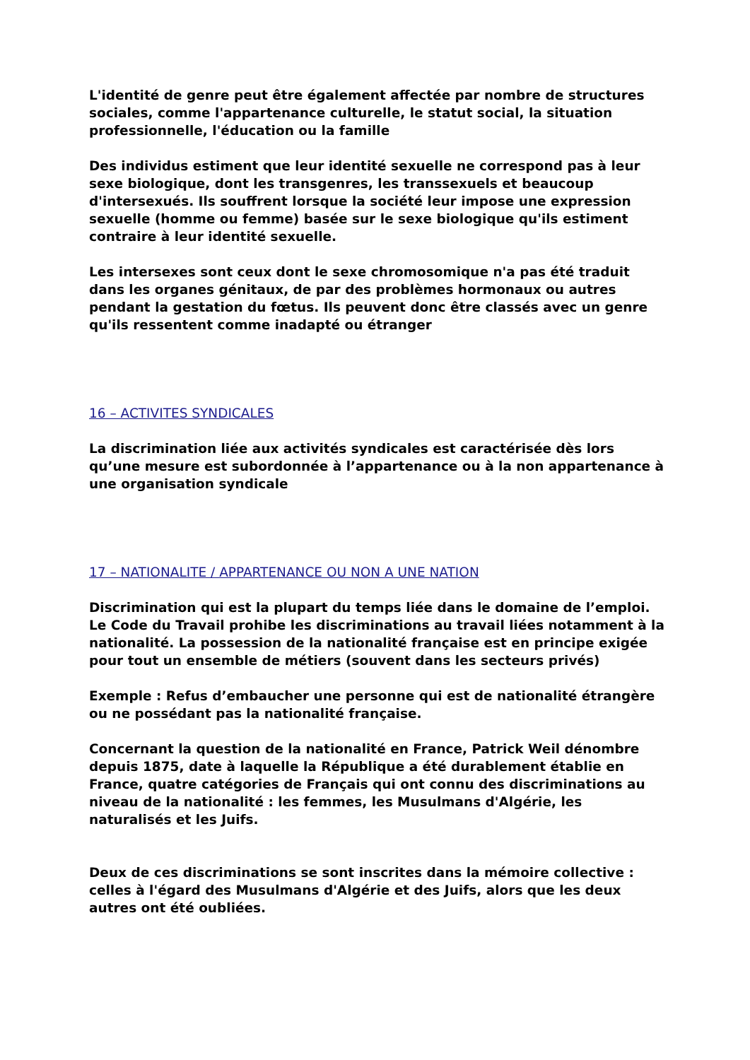L'identité de genre peut être également affectée par nombre de structures sociales, comme l'appartenance culturelle, le statut social, la situation professionnelle, l'éducation ou la famille
Des individus estiment que leur identité sexuelle ne correspond pas à leur sexe biologique, dont les transgenres, les transsexuels et beaucoup d'intersexués. Ils souffrent lorsque la société leur impose une expression sexuelle (homme ou femme) basée sur le sexe biologique qu'ils estiment contraire à leur identité sexuelle.
Les intersexes sont ceux dont le sexe chromosomique n'a pas été traduit dans les organes génitaux, de par des problèmes hormonaux ou autres pendant la gestation du fœtus. Ils peuvent donc être classés avec un genre qu'ils ressentent comme inadapté ou étranger
16 – ACTIVITES SYNDICALES
La discrimination liée aux activités syndicales est caractérisée dès lors qu’une mesure est subordonnée à l’appartenance ou à la non appartenance à une organisation syndicale
17 – NATIONALITE / APPARTENANCE OU NON A UNE NATION
Discrimination qui est la plupart du temps liée dans le domaine de l’emploi. Le Code du Travail prohibe les discriminations au travail liées notamment à la nationalité. La possession de la nationalité française est en principe exigée pour tout un ensemble de métiers (souvent dans les secteurs privés)
Exemple : Refus d’embaucher une personne qui est de nationalité étrangère ou ne possédant pas la nationalité française.
Concernant la question de la nationalité en France, Patrick Weil dénombre depuis 1875, date à laquelle la République a été durablement établie en France, quatre catégories de Français qui ont connu des discriminations au niveau de la nationalité : les femmes, les Musulmans d'Algérie, les naturalisés et les Juifs.
Deux de ces discriminations se sont inscrites dans la mémoire collective : celles à l'égard des Musulmans d'Algérie et des Juifs, alors que les deux autres ont été oubliées.